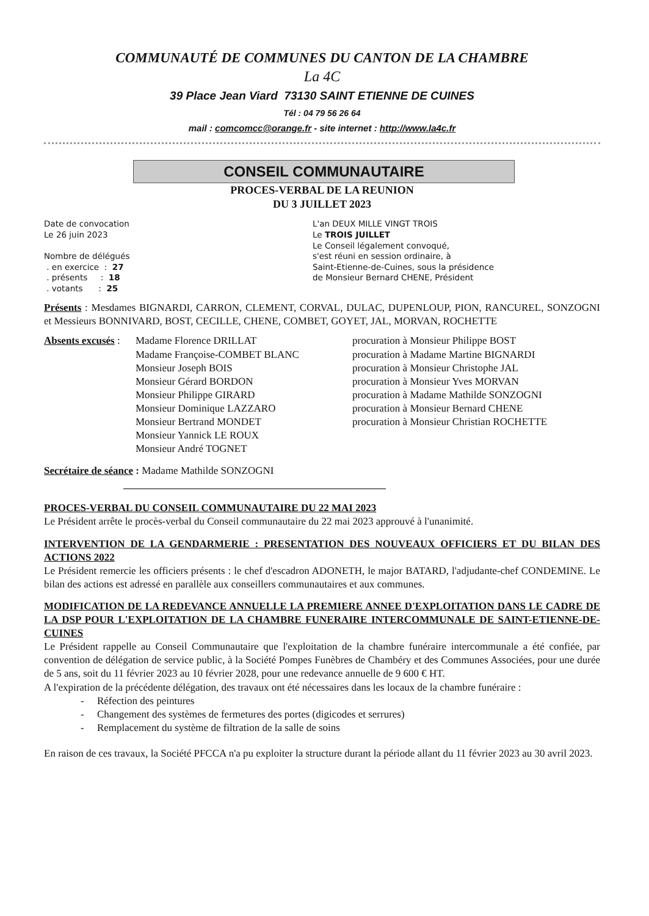COMMUNAUTÉ DE COMMUNES DU CANTON DE LA CHAMBRE
La 4C
39 Place Jean Viard 73130 SAINT ETIENNE DE CUINES
Tél : 04 79 56 26 64
mail : comcomcc@orange.fr - site internet : http://www.la4c.fr
CONSEIL COMMUNAUTAIRE
PROCES-VERBAL DE LA REUNION
DU 3 JUILLET 2023
Date de convocation
Le 26 juin 2023
Nombre de délégués
. en exercice : 27
. présents : 18
. votants : 25
L'an DEUX MILLE VINGT TROIS
Le TROIS JUILLET
Le Conseil légalement convoqué,
s'est réuni en session ordinaire, à
Saint-Etienne-de-Cuines, sous la présidence
de Monsieur Bernard CHENE, Président
Présents : Mesdames BIGNARDI, CARRON, CLEMENT, CORVAL, DULAC, DUPENLOUP, PION, RANCUREL, SONZOGNI et Messieurs BONNIVARD, BOST, CECILLE, CHENE, COMBET, GOYET, JAL, MORVAN, ROCHETTE
Absents excusés :
Madame Florence DRILLAT
Madame Françoise-COMBET BLANC
Monsieur Joseph BOIS
Monsieur Gérard BORDON
Monsieur Philippe GIRARD
Monsieur Dominique LAZZARO
Monsieur Bertrand MONDET
Monsieur Yannick LE ROUX
Monsieur André TOGNET
procuration à Monsieur Philippe BOST
procuration à Madame Martine BIGNARDI
procuration à Monsieur Christophe JAL
procuration à Monsieur Yves MORVAN
procuration à Madame Mathilde SONZOGNI
procuration à Monsieur Bernard CHENE
procuration à Monsieur Christian ROCHETTE
Secrétaire de séance : Madame Mathilde SONZOGNI
PROCES-VERBAL DU CONSEIL COMMUNAUTAIRE DU 22 MAI 2023
Le Président arrête le procès-verbal du Conseil communautaire du 22 mai 2023 approuvé à l'unanimité.
INTERVENTION DE LA GENDARMERIE : PRESENTATION DES NOUVEAUX OFFICIERS ET DU BILAN DES ACTIONS 2022
Le Président remercie les officiers présents : le chef d'escadron ADONETH, le major BATARD, l'adjudante-chef CONDEMINE. Le bilan des actions est adressé en parallèle aux conseillers communautaires et aux communes.
MODIFICATION DE LA REDEVANCE ANNUELLE LA PREMIERE ANNEE D'EXPLOITATION DANS LE CADRE DE LA DSP POUR L'EXPLOITATION DE LA CHAMBRE FUNERAIRE INTERCOMMUNALE DE SAINT-ETIENNE-DE-CUINES
Le Président rappelle au Conseil Communautaire que l'exploitation de la chambre funéraire intercommunale a été confiée, par convention de délégation de service public, à la Société Pompes Funèbres de Chambéry et des Communes Associées, pour une durée de 5 ans, soit du 11 février 2023 au 10 février 2028, pour une redevance annuelle de 9 600 € HT.
A l'expiration de la précédente délégation, des travaux ont été nécessaires dans les locaux de la chambre funéraire :
- Réfection des peintures
- Changement des systèmes de fermetures des portes (digicodes et serrures)
- Remplacement du système de filtration de la salle de soins
En raison de ces travaux, la Société PFCCA n'a pu exploiter la structure durant la période allant du 11 février 2023 au 30 avril 2023.